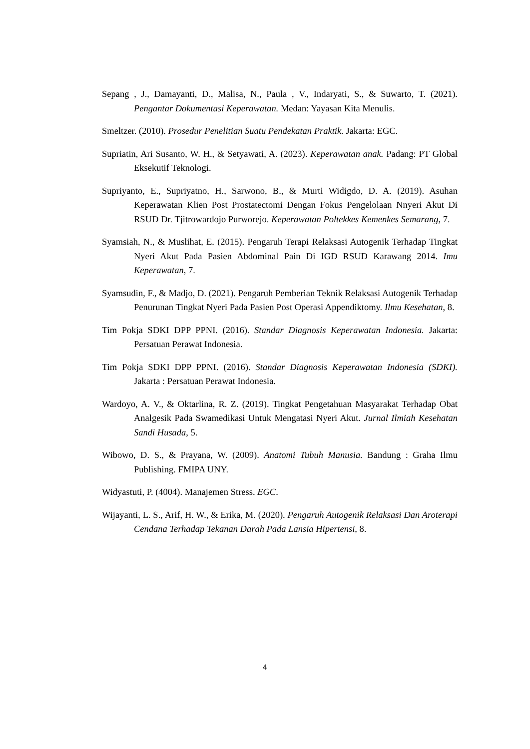Sepang , J., Damayanti, D., Malisa, N., Paula , V., Indaryati, S., & Suwarto, T. (2021). Pengantar Dokumentasi Keperawatan. Medan: Yayasan Kita Menulis.
Smeltzer. (2010). Prosedur Penelitian Suatu Pendekatan Praktik. Jakarta: EGC.
Supriatin, Ari Susanto, W. H., & Setyawati, A. (2023). Keperawatan anak. Padang: PT Global Eksekutif Teknologi.
Supriyanto, E., Supriyatno, H., Sarwono, B., & Murti Widigdo, D. A. (2019). Asuhan Keperawatan Klien Post Prostatectomi Dengan Fokus Pengelolaan Nnyeri Akut Di RSUD Dr. Tjitrowardojo Purworejo. Keperawatan Poltekkes Kemenkes Semarang, 7.
Syamsiah, N., & Muslihat, E. (2015). Pengaruh Terapi Relaksasi Autogenik Terhadap Tingkat Nyeri Akut Pada Pasien Abdominal Pain Di IGD RSUD Karawang 2014. Imu Keperawatan, 7.
Syamsudin, F., & Madjo, D. (2021). Pengaruh Pemberian Teknik Relaksasi Autogenik Terhadap Penurunan Tingkat Nyeri Pada Pasien Post Operasi Appendiktomy. Ilmu Kesehatan, 8.
Tim Pokja SDKI DPP PPNI. (2016). Standar Diagnosis Keperawatan Indonesia. Jakarta: Persatuan Perawat Indonesia.
Tim Pokja SDKI DPP PPNI. (2016). Standar Diagnosis Keperawatan Indonesia (SDKI). Jakarta : Persatuan Perawat Indonesia.
Wardoyo, A. V., & Oktarlina, R. Z. (2019). Tingkat Pengetahuan Masyarakat Terhadap Obat Analgesik Pada Swamedikasi Untuk Mengatasi Nyeri Akut. Jurnal Ilmiah Kesehatan Sandi Husada, 5.
Wibowo, D. S., & Prayana, W. (2009). Anatomi Tubuh Manusia. Bandung : Graha Ilmu Publishing. FMIPA UNY.
Widyastuti, P. (4004). Manajemen Stress. EGC.
Wijayanti, L. S., Arif, H. W., & Erika, M. (2020). Pengaruh Autogenik Relaksasi Dan Aroterapi Cendana Terhadap Tekanan Darah Pada Lansia Hipertensi, 8.
4